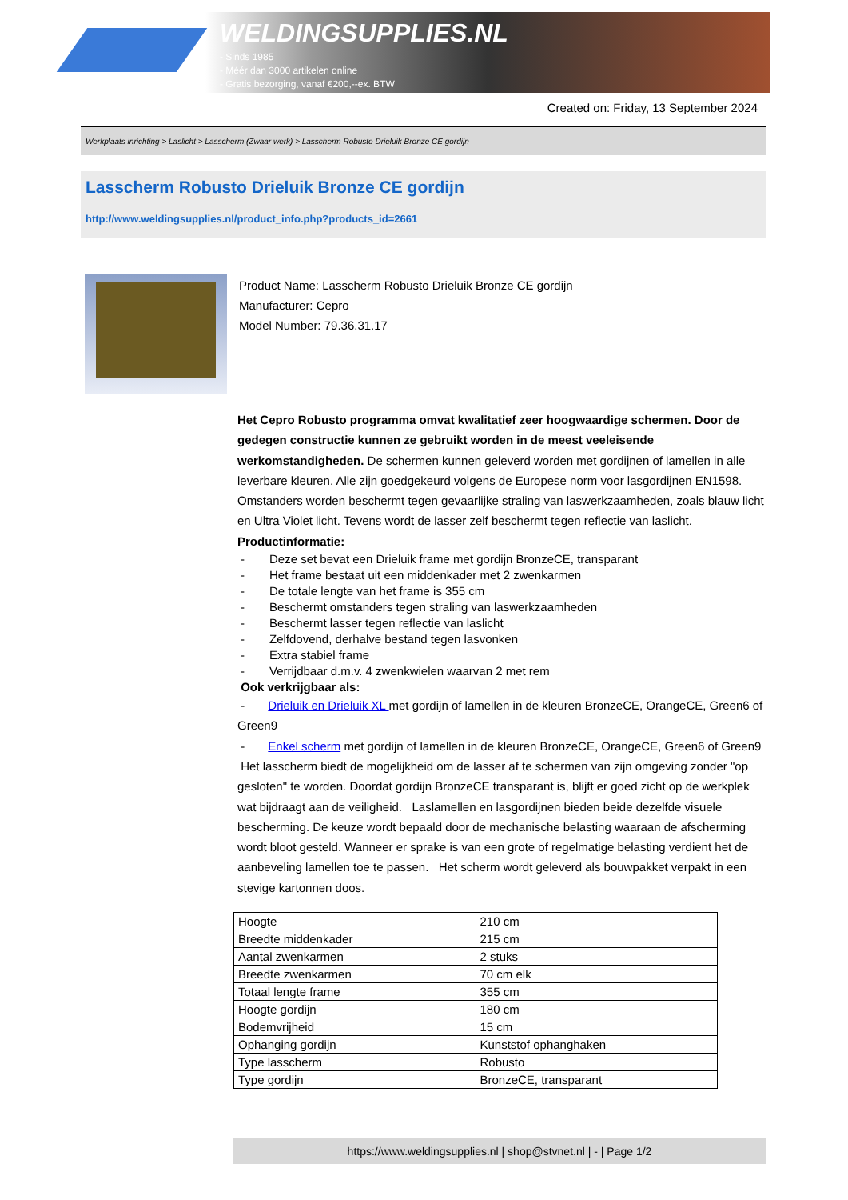WELDINGSUPPLIES.NL
- Sinds 1985
- Méér dan 3000 artikelen online
- Gratis bezorging, vanaf €200,--ex. BTW
Created on: Friday, 13 September 2024
Werkplaats inrichting > Laslicht > Lasscherm (Zwaar werk) > Lasscherm Robusto Drieluik Bronze CE gordijn
Lasscherm Robusto Drieluik Bronze CE gordijn
http://www.weldingsupplies.nl/product_info.php?products_id=2661
Product Name: Lasscherm Robusto Drieluik Bronze CE gordijn
Manufacturer: Cepro
Model Number: 79.36.31.17
Het Cepro Robusto programma omvat kwalitatief zeer hoogwaardige schermen. Door de gedegen constructie kunnen ze gebruikt worden in de meest veeleisende werkomstandigheden. De schermen kunnen geleverd worden met gordijnen of lamellen in alle leverbare kleuren. Alle zijn goedgekeurd volgens de Europese norm voor lasgordijnen EN1598. Omstanders worden beschermt tegen gevaarlijke straling van laswerkzaamheden, zoals blauw licht en Ultra Violet licht. Tevens wordt de lasser zelf beschermt tegen reflectie van laslicht. Productinformatie:
- Deze set bevat een Drieluik frame met gordijn BronzeCE, transparant
- Het frame bestaat uit een middenkader met 2 zwenkarmen
- De totale lengte van het frame is 355 cm
- Beschermt omstanders tegen straling van laswerkzaamheden
- Beschermt lasser tegen reflectie van laslicht
- Zelfdovend, derhalve bestand tegen lasvonken
- Extra stabiel frame
- Verrijdbaar d.m.v. 4 zwenkwielen waarvan 2 met rem
Ook verkrijgbaar als:
- Drieluik en Drieluik XL met gordijn of lamellen in de kleuren BronzeCE, OrangeCE, Green6 of Green9
- Enkel scherm met gordijn of lamellen in de kleuren BronzeCE, OrangeCE, Green6 of Green9
Het lasscherm biedt de mogelijkheid om de lasser af te schermen van zijn omgeving zonder "op gesloten" te worden. Doordat gordijn BronzeCE transparant is, blijft er goed zicht op de werkplek wat bijdraagt aan de veiligheid. Laslamellen en lasgordijnen bieden beide dezelfde visuele bescherming. De keuze wordt bepaald door de mechanische belasting waaraan de afscherming wordt bloot gesteld. Wanneer er sprake is van een grote of regelmatige belasting verdient het de aanbeveling lamellen toe te passen. Het scherm wordt geleverd als bouwpakket verpakt in een stevige kartonnen doos.
| Hoogte | 210 cm |
| Breedte middenkader | 215 cm |
| Aantal zwenkarmen | 2 stuks |
| Breedte zwenkarmen | 70 cm elk |
| Totaal lengte frame | 355 cm |
| Hoogte gordijn | 180 cm |
| Bodemvrijheid | 15 cm |
| Ophanging gordijn | Kunststof ophanghaken |
| Type lasscherm | Robusto |
| Type gordijn | BronzeCE, transparant |
https://www.weldingsupplies.nl | shop@stvnet.nl | - | Page 1/2